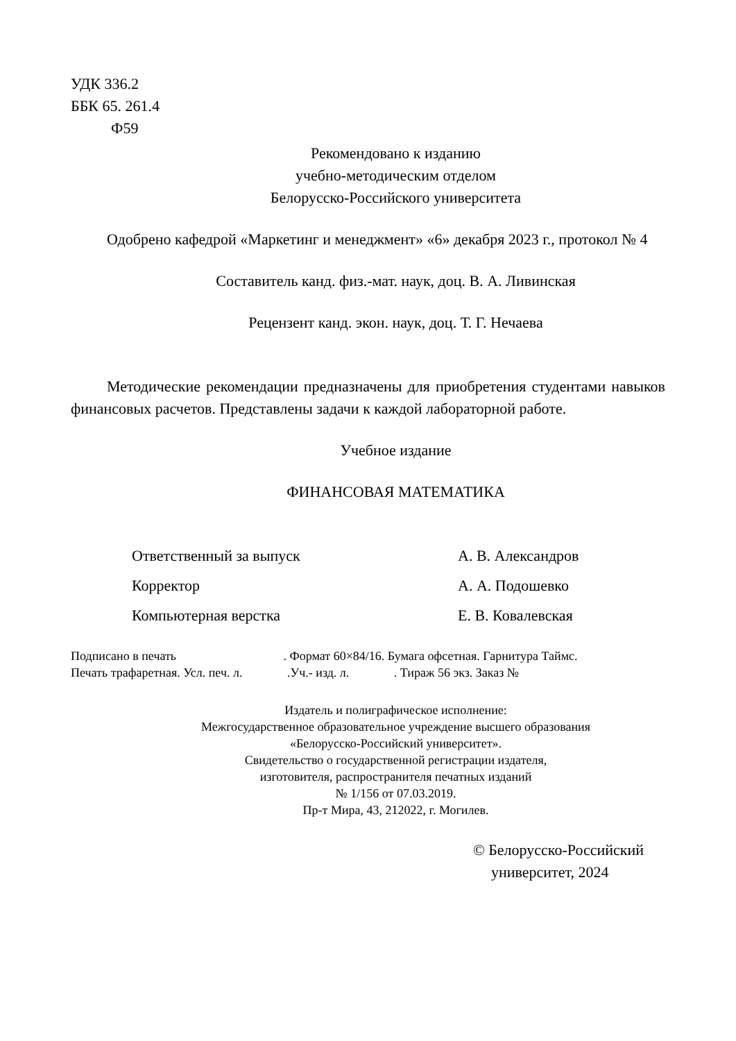УДК 336.2
ББК 65. 261.4
Ф59
Рекомендовано к изданию
учебно-методическим отделом
Белорусско-Российского университета
Одобрено кафедрой «Маркетинг и менеджмент» «6» декабря 2023 г., протокол № 4
Составитель канд. физ.-мат. наук, доц. В. А. Ливинская
Рецензент канд. экон. наук, доц. Т. Г. Нечаева
Методические рекомендации предназначены для приобретения студентами навыков финансовых расчетов. Представлены задачи к каждой лабораторной работе.
Учебное издание
ФИНАНСОВАЯ МАТЕМАТИКА
Ответственный за выпуск А. В. Александров
Корректор А. А. Подошевко
Компьютерная верстка Е. В. Ковалевская
Подписано в печать . Формат 60×84/16. Бумага офсетная. Гарнитура Таймс.
Печать трафаретная. Усл. печ. л. .Уч.- изд. л. . Тираж 56 экз. Заказ №
Издатель и полиграфическое исполнение:
Межгосударственное образовательное учреждение высшего образования
«Белорусско-Российский университет».
Свидетельство о государственной регистрации издателя,
изготовителя, распространителя печатных изданий
№ 1/156 от 07.03.2019.
Пр-т Мира, 43, 212022, г. Могилев.
© Белорусско-Российский
университет, 2024